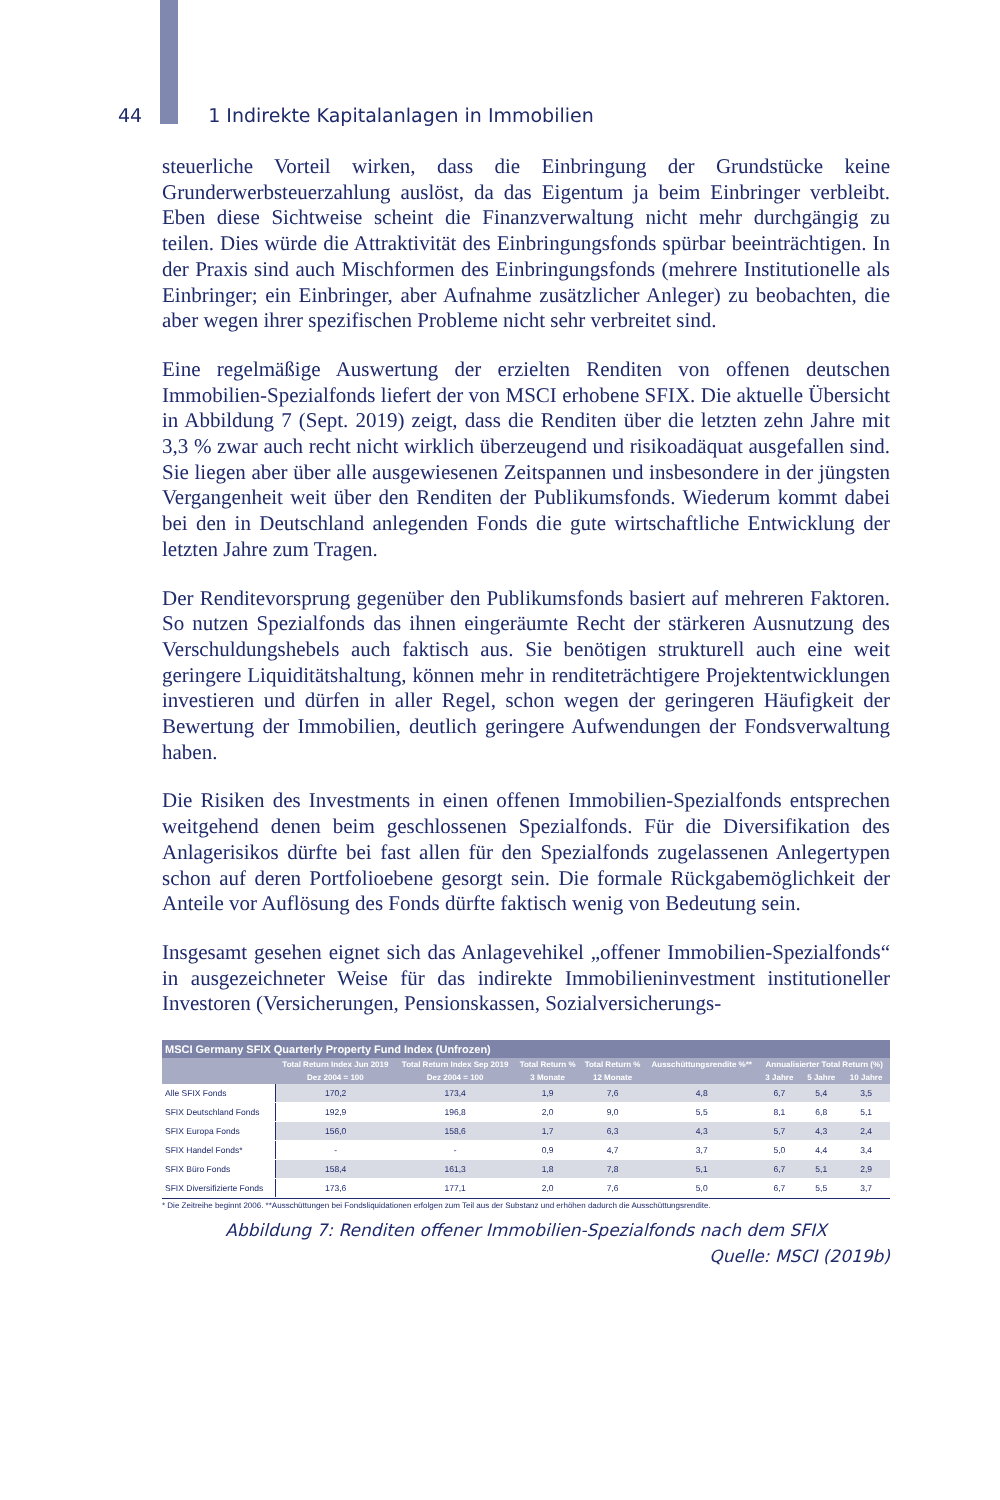44 1 Indirekte Kapitalanlagen in Immobilien
steuerliche Vorteil wirken, dass die Einbringung der Grundstücke keine Grunderwerbsteuerzahlung auslöst, da das Eigentum ja beim Einbringer verbleibt. Eben diese Sichtweise scheint die Finanzverwaltung nicht mehr durchgängig zu teilen. Dies würde die Attraktivität des Einbringungsfonds spürbar beeinträchtigen. In der Praxis sind auch Mischformen des Einbringungsfonds (mehrere Institutionelle als Einbringer; ein Einbringer, aber Aufnahme zusätzlicher Anleger) zu beobachten, die aber wegen ihrer spezifischen Probleme nicht sehr verbreitet sind.
Eine regelmäßige Auswertung der erzielten Renditen von offenen deutschen Immobilien-Spezialfonds liefert der von MSCI erhobene SFIX. Die aktuelle Übersicht in Abbildung 7 (Sept. 2019) zeigt, dass die Renditen über die letzten zehn Jahre mit 3,3 % zwar auch recht nicht wirklich überzeugend und risikoadäquat ausgefallen sind. Sie liegen aber über alle ausgewiesenen Zeitspannen und insbesondere in der jüngsten Vergangenheit weit über den Renditen der Publikumsfonds. Wiederum kommt dabei bei den in Deutschland anlegenden Fonds die gute wirtschaftliche Entwicklung der letzten Jahre zum Tragen.
Der Renditevorsprung gegenüber den Publikumsfonds basiert auf mehreren Faktoren. So nutzen Spezialfonds das ihnen eingeräumte Recht der stärkeren Ausnutzung des Verschuldungshebels auch faktisch aus. Sie benötigen strukturell auch eine weit geringere Liquiditätshaltung, können mehr in renditeträchtigere Projektentwicklungen investieren und dürfen in aller Regel, schon wegen der geringeren Häufigkeit der Bewertung der Immobilien, deutlich geringere Aufwendungen der Fondsverwaltung haben.
Die Risiken des Investments in einen offenen Immobilien-Spezialfonds entsprechen weitgehend denen beim geschlossenen Spezialfonds. Für die Diversifikation des Anlagerisikos dürfte bei fast allen für den Spezialfonds zugelassenen Anlegertypen schon auf deren Portfolioebene gesorgt sein. Die formale Rückgabemöglichkeit der Anteile vor Auflösung des Fonds dürfte faktisch wenig von Bedeutung sein.
Insgesamt gesehen eignet sich das Anlagevehikel „offener Immobilien-Spezialfonds“ in ausgezeichneter Weise für das indirekte Immobilieninvestment institutioneller Investoren (Versicherungen, Pensionskassen, Sozialversicherungs-
| MSCI Germany SFIX Quarterly Property Fund Index (Unfrozen) | | | | | | | | |
| --- | --- | --- | --- | --- | --- | --- | --- | --- |
| | Total Return Index Jun 2019 | Total Return Index Sep 2019 | Total Return % | Total Return % | Ausschüttungsrendite %** | Annualisierter Total Return (%) | | |
| | Dez 2004 = 100 | Dez 2004 = 100 | 3 Monate | 12 Monate | | 3 Jahre | 5 Jahre | 10 Jahre |
| Alle SFIX Fonds | 170,2 | 173,4 | 1,9 | 7,6 | 4,8 | 6,7 | 5,4 | 3,5 |
| SFIX Deutschland Fonds | 192,9 | 196,8 | 2,0 | 9,0 | 5,5 | 8,1 | 6,8 | 5,1 |
| SFIX Europa Fonds | 156,0 | 158,6 | 1,7 | 6,3 | 4,3 | 5,7 | 4,3 | 2,4 |
| SFIX Handel Fonds* | - | - | 0,9 | 4,7 | 3,7 | 5,0 | 4,4 | 3,4 |
| SFIX Büro Fonds | 158,4 | 161,3 | 1,8 | 7,8 | 5,1 | 6,7 | 5,1 | 2,9 |
| SFIX Diversifizierte Fonds | 173,6 | 177,1 | 2,0 | 7,6 | 5,0 | 6,7 | 5,5 | 3,7 |
* Die Zeitreihe beginnt 2006. **Ausschüttungen bei Fondsliquidationen erfolgen zum Teil aus der Substanz und erhöhen dadurch die Ausschüttungsrendite.
Abbildung 7: Renditen offener Immobilien-Spezialfonds nach dem SFIX
Quelle: MSCI (2019b)